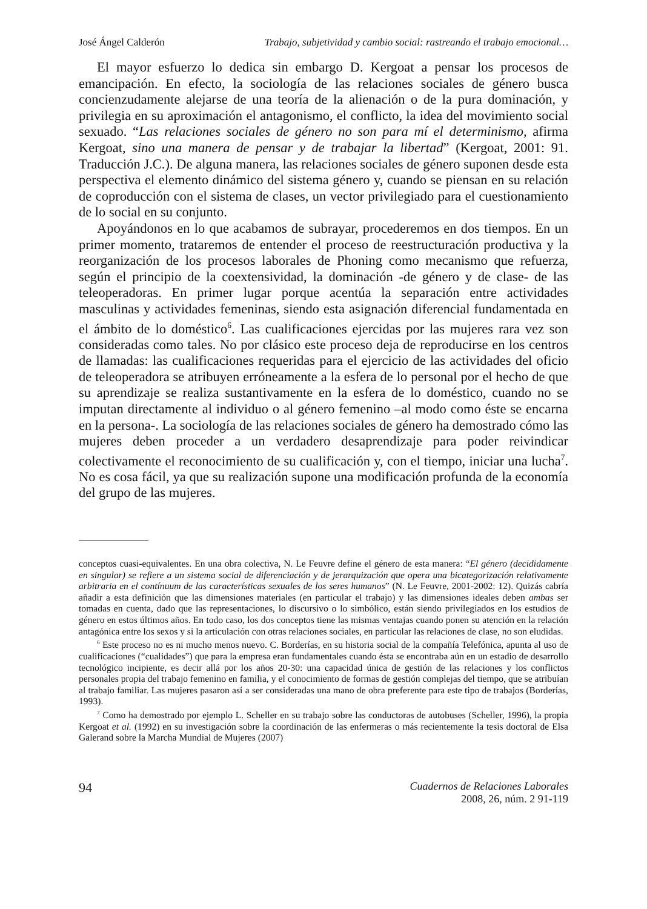José Ángel Calderón Trabajo, subjetividad y cambio social: rastreando el trabajo emocional…
El mayor esfuerzo lo dedica sin embargo D. Kergoat a pensar los procesos de emancipación. En efecto, la sociología de las relaciones sociales de género busca concienzudamente alejarse de una teoría de la alienación o de la pura dominación, y privilegia en su aproximación el antagonismo, el conflicto, la idea del movimiento social sexuado. “Las relaciones sociales de género no son para mí el determinismo, afirma Kergoat, sino una manera de pensar y de trabajar la libertad” (Kergoat, 2001: 91. Traducción J.C.). De alguna manera, las relaciones sociales de género suponen desde esta perspectiva el elemento dinámico del sistema género y, cuando se piensan en su relación de coproducción con el sistema de clases, un vector privilegiado para el cuestionamiento de lo social en su conjunto.
Apoyándonos en lo que acabamos de subrayar, procederemos en dos tiempos. En un primer momento, trataremos de entender el proceso de reestructuración productiva y la reorganización de los procesos laborales de Phoning como mecanismo que refuerza, según el principio de la coextensividad, la dominación -de género y de clase- de las teleoperadoras. En primer lugar porque acentúa la separación entre actividades masculinas y actividades femeninas, siendo esta asignación diferencial fundamentada en el ámbito de lo doméstico<sup>6</sup>. Las cualificaciones ejercidas por las mujeres rara vez son consideradas como tales. No por clásico este proceso deja de reproducirse en los centros de llamadas: las cualificaciones requeridas para el ejercicio de las actividades del oficio de teleoperadora se atribuyen erróneamente a la esfera de lo personal por el hecho de que su aprendizaje se realiza sustantivamente en la esfera de lo doméstico, cuando no se imputan directamente al individuo o al género femenino –al modo como éste se encarna en la persona-. La sociología de las relaciones sociales de género ha demostrado cómo las mujeres deben proceder a un verdadero desaprendizaje para poder reivindicar colectivamente el reconocimiento de su cualificación y, con el tiempo, iniciar una lucha<sup>7</sup>. No es cosa fácil, ya que su realización supone una modificación profunda de la economía del grupo de las mujeres.
conceptos cuasi-equivalentes. En una obra colectiva, N. Le Feuvre define el género de esta manera: “El género (decididamente en singular) se refiere a un sistema social de diferenciación y de jerarquización que opera una bicategorización relativamente arbitraria en el contínuum de las características sexuales de los seres humanos” (N. Le Feuvre, 2001-2002: 12). Quizás cabría añadir a esta definición que las dimensiones materiales (en particular el trabajo) y las dimensiones ideales deben ambas ser tomadas en cuenta, dado que las representaciones, lo discursivo o lo simbólico, están siendo privilegiados en los estudios de género en estos últimos años. En todo caso, los dos conceptos tiene las mismas ventajas cuando ponen su atención en la relación antagónica entre los sexos y si la articulación con otras relaciones sociales, en particular las relaciones de clase, no son eludidas.
<sup>6</sup> Este proceso no es ni mucho menos nuevo. C. Borderías, en su historia social de la compañía Telefónica, apunta al uso de cualificaciones (“cualidades”) que para la empresa eran fundamentales cuando ésta se encontraba aún en un estadio de desarrollo tecnológico incipiente, es decir allá por los años 20-30: una capacidad única de gestión de las relaciones y los conflictos personales propia del trabajo femenino en familia, y el conocimiento de formas de gestión complejas del tiempo, que se atribuían al trabajo familiar. Las mujeres pasaron así a ser consideradas una mano de obra preferente para este tipo de trabajos (Borderías, 1993).
<sup>7</sup> Como ha demostrado por ejemplo L. Scheller en su trabajo sobre las conductoras de autobuses (Scheller, 1996), la propia Kergoat et al. (1992) en su investigación sobre la coordinación de las enfermeras o más recientemente la tesis doctoral de Elsa Galerand sobre la Marcha Mundial de Mujeres (2007)
94
Cuadernos de Relaciones Laborales
2008, 26, núm. 2 91-119